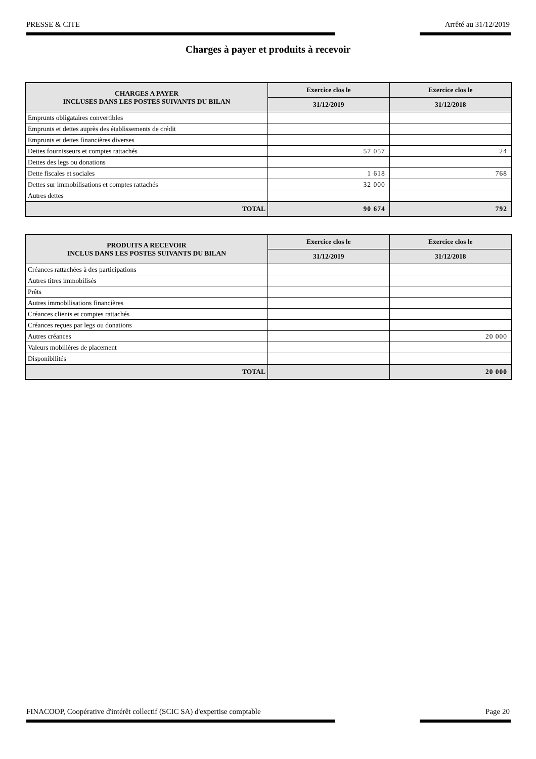PRESSE & CITE Arrêté au 31/12/2019
Charges à payer et produits à recevoir
| CHARGES A PAYER INCLUSES DANS LES POSTES SUIVANTS DU BILAN | Exercice clos le | Exercice clos le |
| --- | --- | --- |
| | 31/12/2019 | 31/12/2018 |
| Emprunts obligataires convertibles | | |
| Emprunts et dettes auprès des établissements de crédit | | |
| Emprunts et dettes financières diverses | | |
| Dettes fournisseurs et comptes rattachés | 57 057 | 24 |
| Dettes des legs ou donations | | |
| Dette fiscales et sociales | 1 618 | 768 |
| Dettes sur immobilisations et comptes rattachés | 32 000 | |
| Autres dettes | | |
| TOTAL | 90 674 | 792 |
| PRODUITS A RECEVOIR INCLUS DANS LES POSTES SUIVANTS DU BILAN | Exercice clos le | Exercice clos le |
| --- | --- | --- |
| | 31/12/2019 | 31/12/2018 |
| Créances rattachées à des participations | | |
| Autres titres immobilisés | | |
| Prêts | | |
| Autres immobilisations financières | | |
| Créances clients et comptes rattachés | | |
| Créances reçues par legs ou donations | | |
| Autres créances | | 20 000 |
| Valeurs mobilières de placement | | |
| Disponibilités | | |
| TOTAL | | 20 000 |
FINACOOP, Coopérative d'intérêt collectif (SCIC SA) d'expertise comptable Page 20